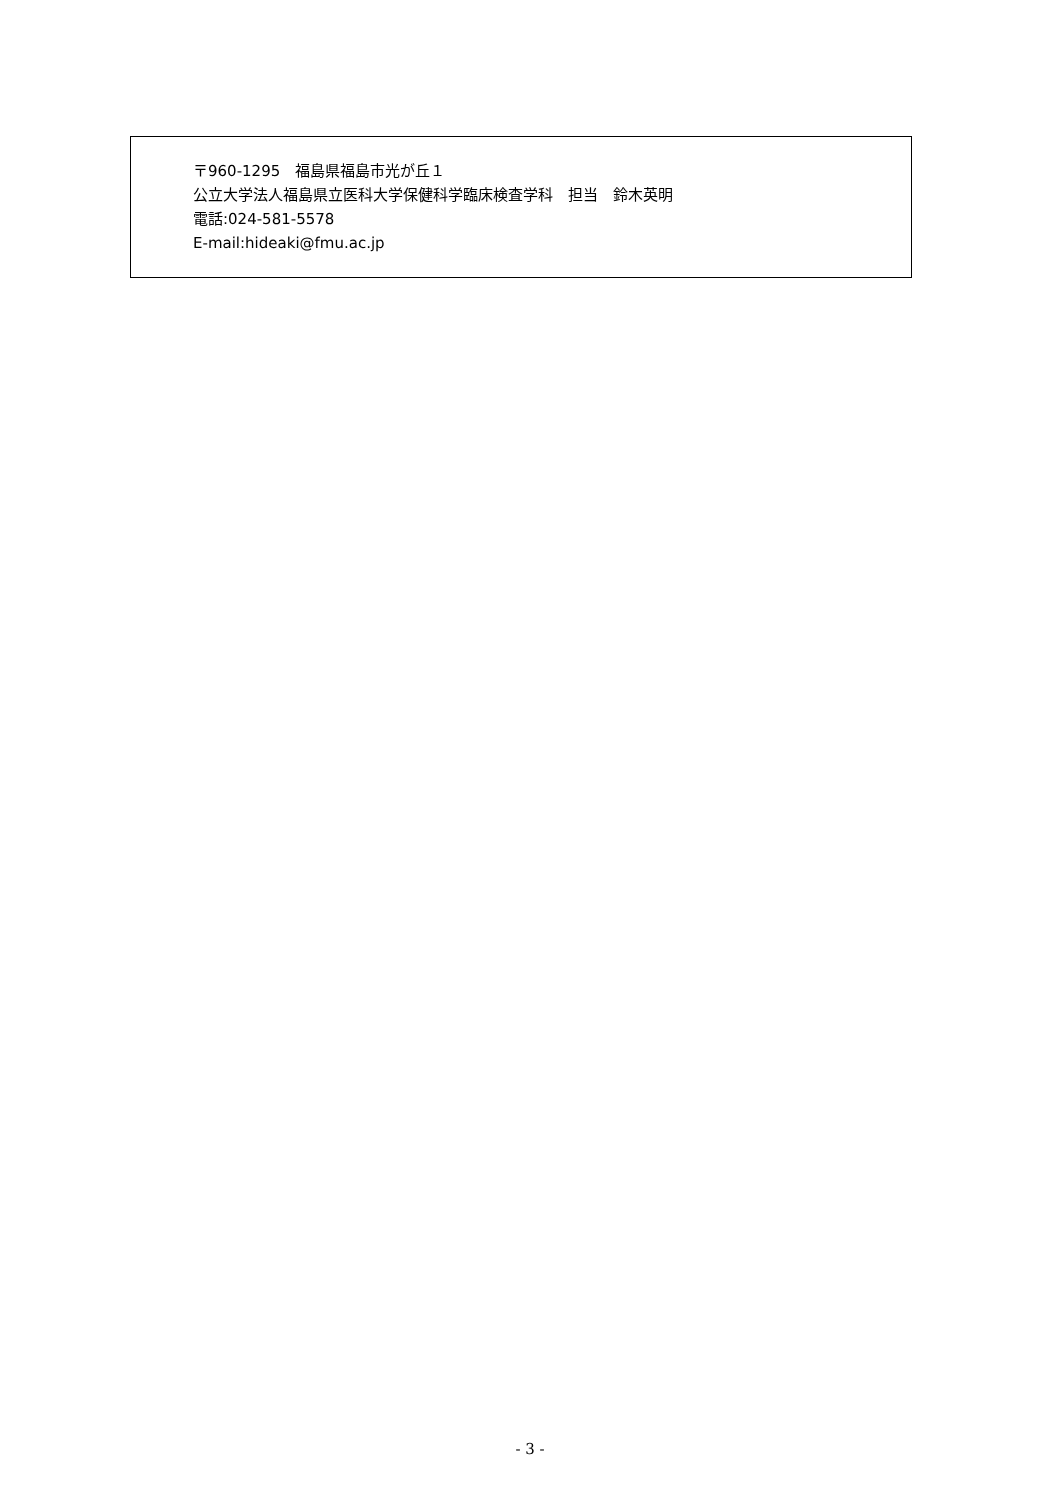〒960-1295　福島県福島市光が丘１
公立大学法人福島県立医科大学保健科学臨床検査学科　担当　鈴木英明
電話:024-581-5578
E-mail:hideaki@fmu.ac.jp
- 3 -